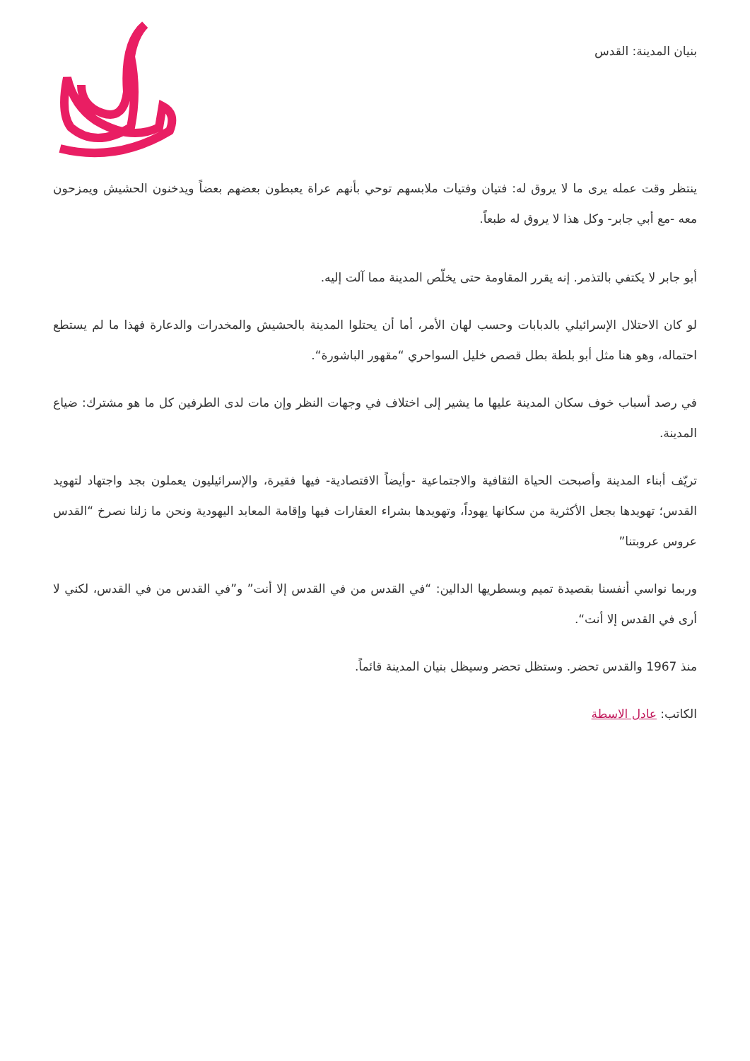بنيان المدينة: القدس
ينتظر وقت عمله يرى ما لا يروق له: فتيان وفتيات ملابسهم توحي بأنهم عراة يعبطون بعضهم بعضاً ويدخنون الحشيش ويمزحون معه -مع أبي جابر- وكل هذا لا يروق له طبعاً.
أبو جابر لا يكتفي بالتذمر. إنه يقرر المقاومة حتى يخلّص المدينة مما آلت إليه.
لو كان الاحتلال الإسرائيلي بالدبابات وحسب لهان الأمر، أما أن يحتلوا المدينة بالحشيش والمخدرات والدعارة فهذا ما لم يستطع احتماله، وهو هنا مثل أبو بلطة بطل قصص خليل السواحري “مقهور الباشورة“.
في رصد أسباب خوف سكان المدينة عليها ما يشير إلى اختلاف في وجهات النظر وإن مات لدى الطرفين كل ما هو مشترك: ضياع المدينة.
تريّف أبناء المدينة وأصبحت الحياة الثقافية والاجتماعية -وأيضاً الاقتصادية- فيها فقيرة، والإسرائيليون يعملون بجد واجتهاد لتهويد القدس؛ تهويدها بجعل الأكثرية من سكانها يهوداً، وتهويدها بشراء العقارات فيها وإقامة المعابد اليهودية ونحن ما زلنا نصرخ “القدس عروس عروبتنا”
وربما نواسي أنفسنا بقصيدة تميم وبسطريها الدالين: “في القدس من في القدس إلا أنت” و”في القدس من في القدس، لكني لا أرى في القدس إلا أنت“.
منذ 1967 والقدس تحضر. وستظل تحضر وسيظل بنيان المدينة قائماً.
الكاتب: عادل الاسطة